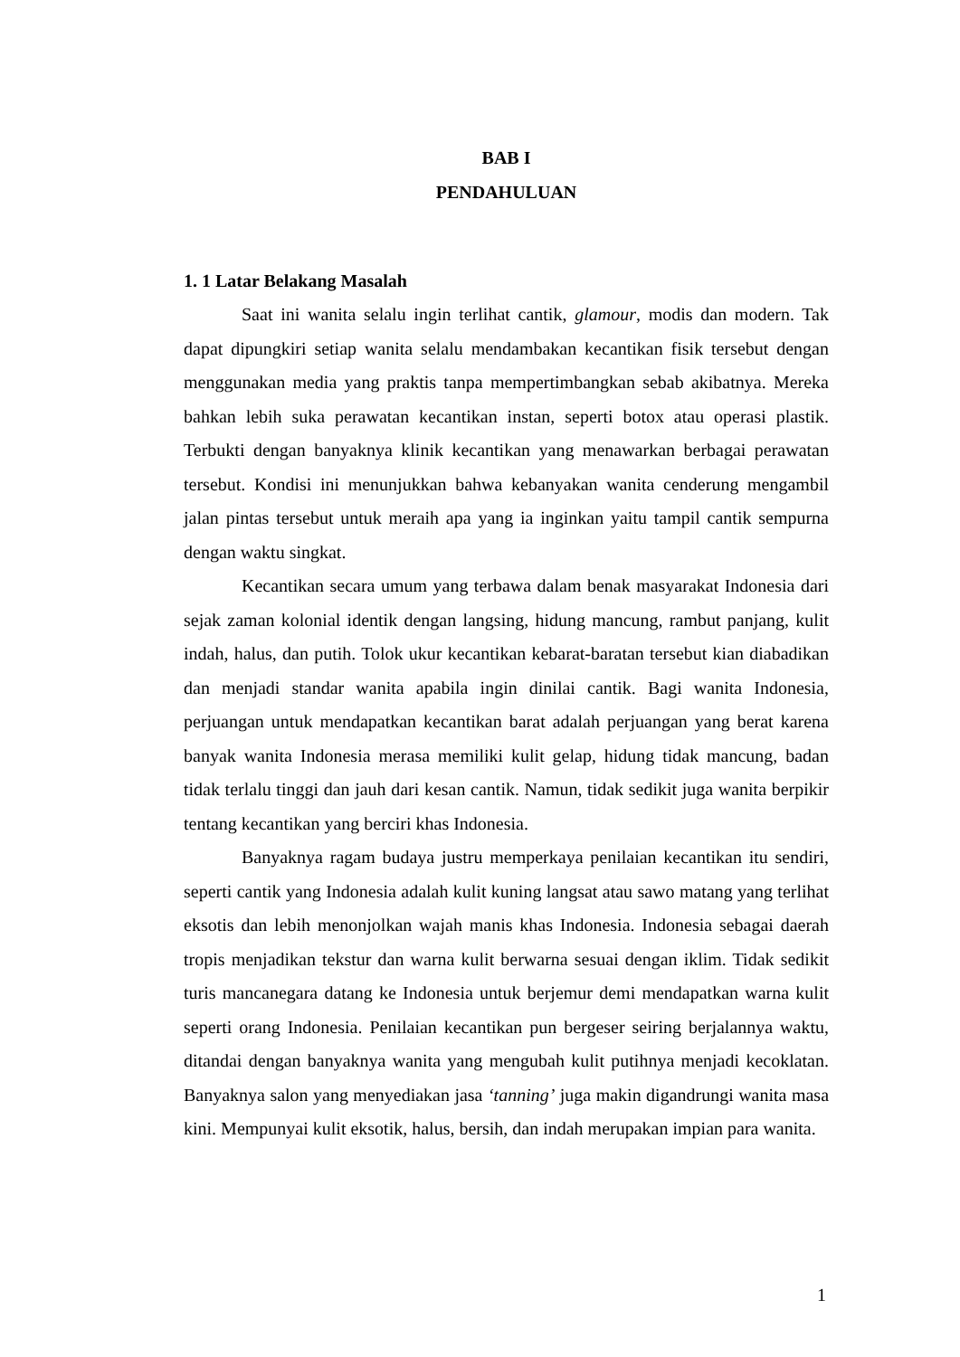BAB I
PENDAHULUAN
1. 1 Latar Belakang Masalah
Saat ini wanita selalu ingin terlihat cantik, glamour, modis dan modern. Tak dapat dipungkiri setiap wanita selalu mendambakan kecantikan fisik tersebut dengan menggunakan media yang praktis tanpa mempertimbangkan sebab akibatnya. Mereka bahkan lebih suka perawatan kecantikan instan, seperti botox atau operasi plastik. Terbukti dengan banyaknya klinik kecantikan yang menawarkan berbagai perawatan tersebut. Kondisi ini menunjukkan bahwa kebanyakan wanita cenderung mengambil jalan pintas tersebut untuk meraih apa yang ia inginkan yaitu tampil cantik sempurna dengan waktu singkat.
Kecantikan secara umum yang terbawa dalam benak masyarakat Indonesia dari sejak zaman kolonial identik dengan langsing, hidung mancung, rambut panjang, kulit indah, halus, dan putih. Tolok ukur kecantikan kebarat-baratan tersebut kian diabadikan dan menjadi standar wanita apabila ingin dinilai cantik. Bagi wanita Indonesia, perjuangan untuk mendapatkan kecantikan barat adalah perjuangan yang berat karena banyak wanita Indonesia merasa memiliki kulit gelap, hidung tidak mancung, badan tidak terlalu tinggi dan jauh dari kesan cantik. Namun, tidak sedikit juga wanita berpikir tentang kecantikan yang berciri khas Indonesia.
Banyaknya ragam budaya justru memperkaya penilaian kecantikan itu sendiri, seperti cantik yang Indonesia adalah kulit kuning langsat atau sawo matang yang terlihat eksotis dan lebih menonjolkan wajah manis khas Indonesia. Indonesia sebagai daerah tropis menjadikan tekstur dan warna kulit berwarna sesuai dengan iklim. Tidak sedikit turis mancanegara datang ke Indonesia untuk berjemur demi mendapatkan warna kulit seperti orang Indonesia. Penilaian kecantikan pun bergeser seiring berjalannya waktu, ditandai dengan banyaknya wanita yang mengubah kulit putihnya menjadi kecoklatan. Banyaknya salon yang menyediakan jasa ‘tanning’ juga makin digandrungi wanita masa kini. Mempunyai kulit eksotik, halus, bersih, dan indah merupakan impian para wanita.
1